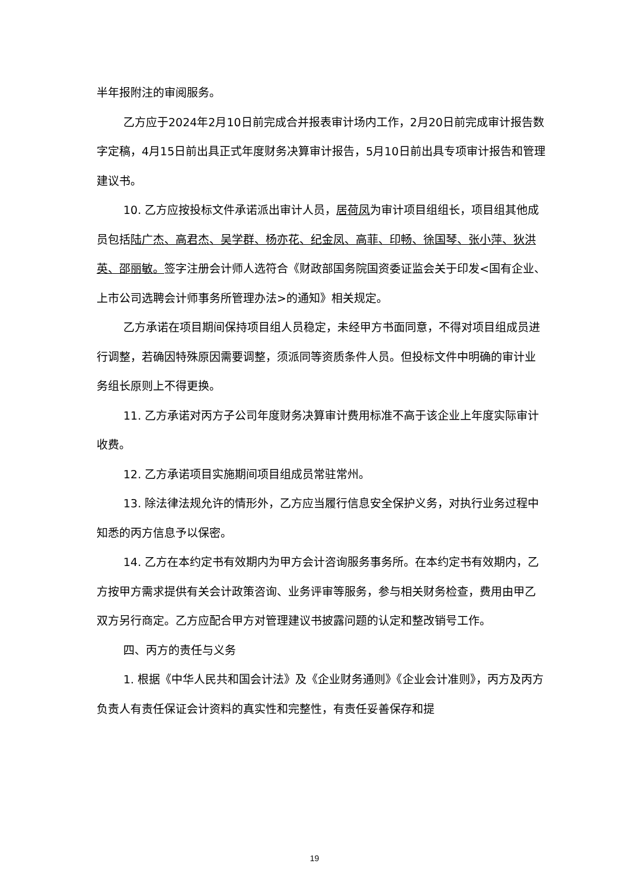半年报附注的审阅服务。
乙方应于2024年2月10日前完成合并报表审计场内工作，2月20日前完成审计报告数字定稿，4月15日前出具正式年度财务决算审计报告，5月10日前出具专项审计报告和管理建议书。
10. 乙方应按投标文件承诺派出审计人员，居荷凤为审计项目组组长，项目组其他成员包括陆广杰、高君杰、吴学群、杨亦花、纪金凤、高菲、印畅、徐国琴、张小萍、狄洪英、邵丽敏。签字注册会计师人选符合《财政部国务院国资委证监会关于印发<国有企业、上市公司选聘会计师事务所管理办法>的通知》相关规定。
乙方承诺在项目期间保持项目组人员稳定，未经甲方书面同意，不得对项目组成员进行调整，若确因特殊原因需要调整，须派同等资质条件人员。但投标文件中明确的审计业务组长原则上不得更换。
11. 乙方承诺对丙方子公司年度财务决算审计费用标准不高于该企业上年度实际审计收费。
12. 乙方承诺项目实施期间项目组成员常驻常州。
13. 除法律法规允许的情形外，乙方应当履行信息安全保护义务，对执行业务过程中知悉的丙方信息予以保密。
14. 乙方在本约定书有效期内为甲方会计咨询服务事务所。在本约定书有效期内，乙方按甲方需求提供有关会计政策咨询、业务评审等服务，参与相关财务检查，费用由甲乙双方另行商定。乙方应配合甲方对管理建议书披露问题的认定和整改销号工作。
四、丙方的责任与义务
1. 根据《中华人民共和国会计法》及《企业财务通则》《企业会计准则》，丙方及丙方负责人有责任保证会计资料的真实性和完整性，有责任妥善保存和提
19